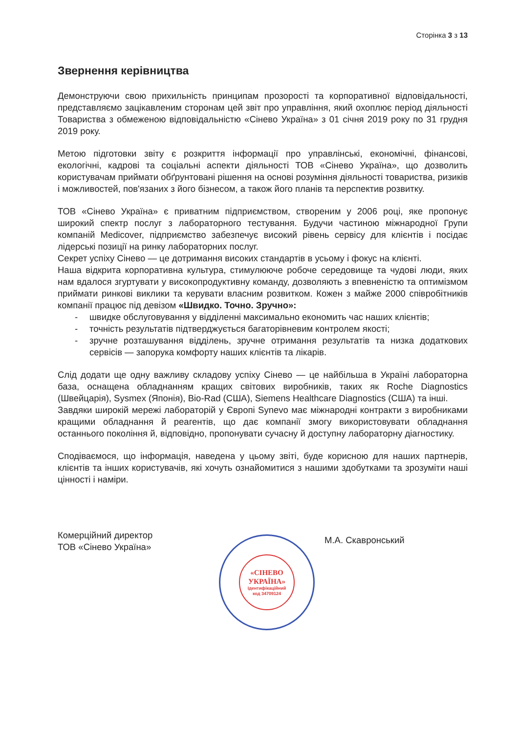Сторінка 3 з 13
Звернення керівництва
Демонструючи свою прихильність принципам прозорості та корпоративної відповідальності, представляємо зацікавленим сторонам цей звіт про управління, який охоплює період діяльності Товариства з обмеженою відповідальністю «Сінево Україна» з 01 січня 2019 року по 31 грудня 2019 року.
Метою підготовки звіту є розкриття інформації про управлінські, економічні, фінансові, екологічні, кадрові та соціальні аспекти діяльності ТОВ «Сінево Україна», що дозволить користувачам приймати обґрунтовані рішення на основі розуміння діяльності товариства, ризиків і можливостей, пов'язаних з його бізнесом, а також його планів та перспектив розвитку.
ТОВ «Сінево Україна» є приватним підприємством, створеним у 2006 році, яке пропонує широкий спектр послуг з лабораторного тестування. Будучи частиною міжнародної Групи компаній Medicover, підприємство забезпечує високий рівень сервісу для клієнтів і посідає лідерські позиції на ринку лабораторних послуг.
Секрет успіху Сінево — це дотримання високих стандартів в усьому і фокус на клієнті.
Наша відкрита корпоративна культура, стимулююче робоче середовище та чудові люди, яких нам вдалося згуртувати у високопродуктивну команду, дозволяють з впевненістю та оптимізмом приймати ринкові виклики та керувати власним розвитком. Кожен з майже 2000 співробітників компанії працює під девізом «Швидко. Точно. Зручно»:
- швидке обслуговування у відділенні максимально економить час наших клієнтів;
- точність результатів підтверджується багаторівневим контролем якості;
- зручне розташування відділень, зручне отримання результатів та низка додаткових сервісів — запорука комфорту наших клієнтів та лікарів.
Слід додати ще одну важливу складову успіху Сінево — це найбільша в Україні лабораторна база, оснащена обладнанням кращих світових виробників, таких як Roche Diagnostics (Швейцарія), Sysmex (Японія), Bio-Rad (США), Siemens Healthcare Diagnostics (США) та інші.
Завдяки широкій мережі лабораторій у Європі Synevo має міжнародні контракти з виробниками кращими обладнання й реагентів, що дає компанії змогу використовувати обладнання останнього покоління й, відповідно, пропонувати сучасну й доступну лабораторну діагностику.
Сподіваємося, що інформація, наведена у цьому звіті, буде корисною для наших партнерів, клієнтів та інших користувачів, які хочуть ознайомитися з нашими здобутками та зрозуміти наші цінності і наміри.
Комерційний директор
ТОВ «Сінево Україна»
«СІНЕВО
УКРАЇНА»
Ідентифікаційний
код 34709124
М.А. Скавронський